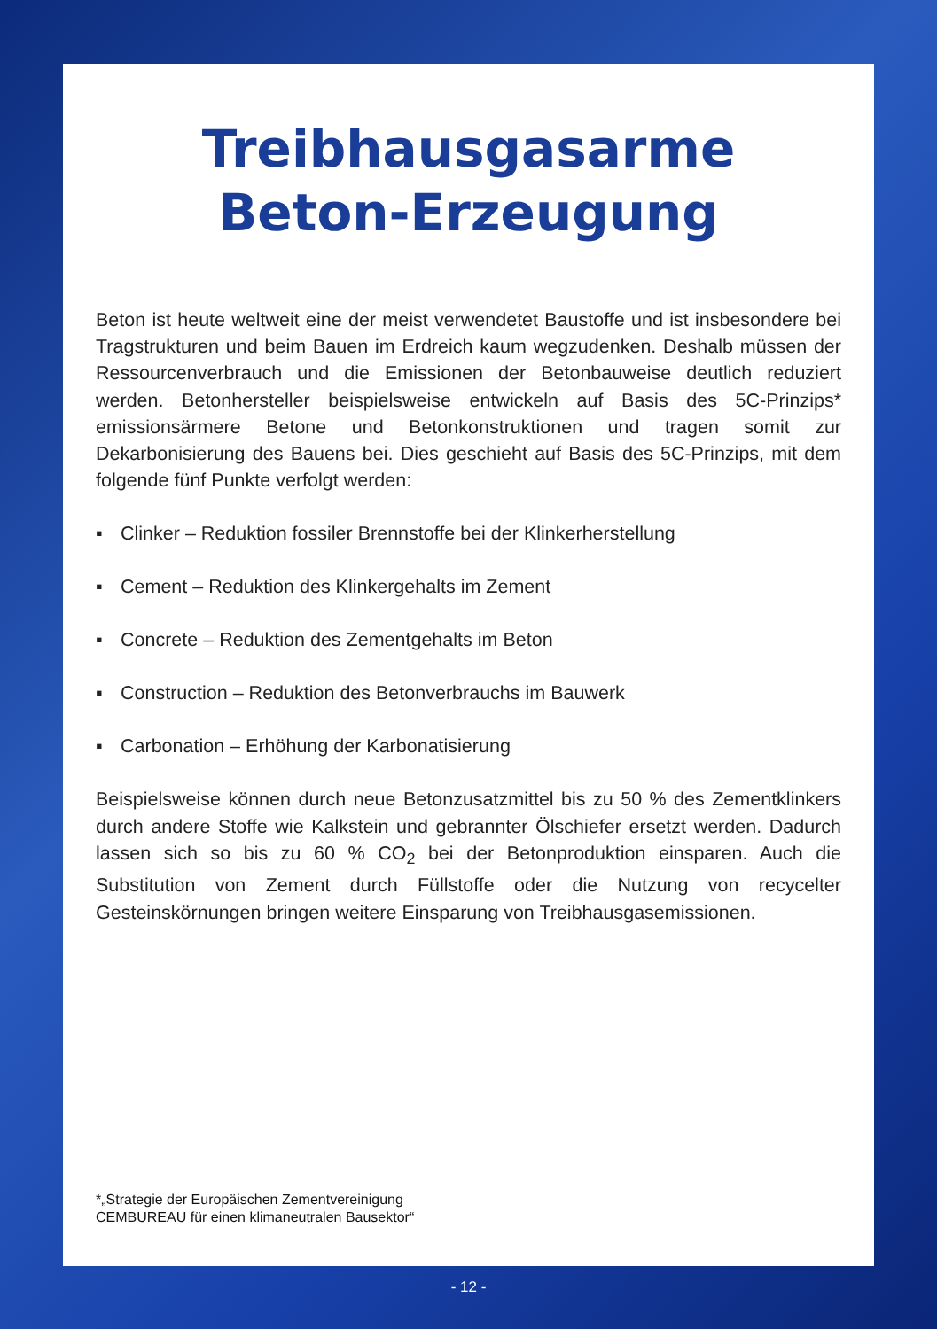Treibhausgasarme
Beton-Erzeugung
Beton ist heute weltweit eine der meist verwendetet Baustoffe und ist insbesondere bei Tragstrukturen und beim Bauen im Erdreich kaum wegzudenken. Deshalb müssen der Ressourcenverbrauch und die Emissionen der Betonbauweise deutlich reduziert werden. Betonhersteller beispielsweise entwickeln auf Basis des 5C-Prinzips* emissionsärmere Betone und Betonkonstruktionen und tragen somit zur Dekarbonisierung des Bauens bei. Dies geschieht auf Basis des 5C-Prinzips, mit dem folgende fünf Punkte verfolgt werden:
▪ Clinker – Reduktion fossiler Brennstoffe bei der Klinkerherstellung
▪ Cement – Reduktion des Klinkergehalts im Zement
▪ Concrete – Reduktion des Zementgehalts im Beton
▪ Construction – Reduktion des Betonverbrauchs im Bauwerk
▪ Carbonation – Erhöhung der Karbonatisierung
Beispielsweise können durch neue Betonzusatzmittel bis zu 50 % des Zementklinkers durch andere Stoffe wie Kalkstein und gebrannter Ölschiefer ersetzt werden. Dadurch lassen sich so bis zu 60 % CO<sub>2</sub> bei der Betonproduktion einsparen. Auch die Substitution von Zement durch Füllstoffe oder die Nutzung von recycelter Gesteinskörnungen bringen weitere Einsparung von Treibhausgasemissionen.
*„Strategie der Europäischen Zementvereinigung
CEMBUREAU für einen klimaneutralen Bausektor“
- 12 -